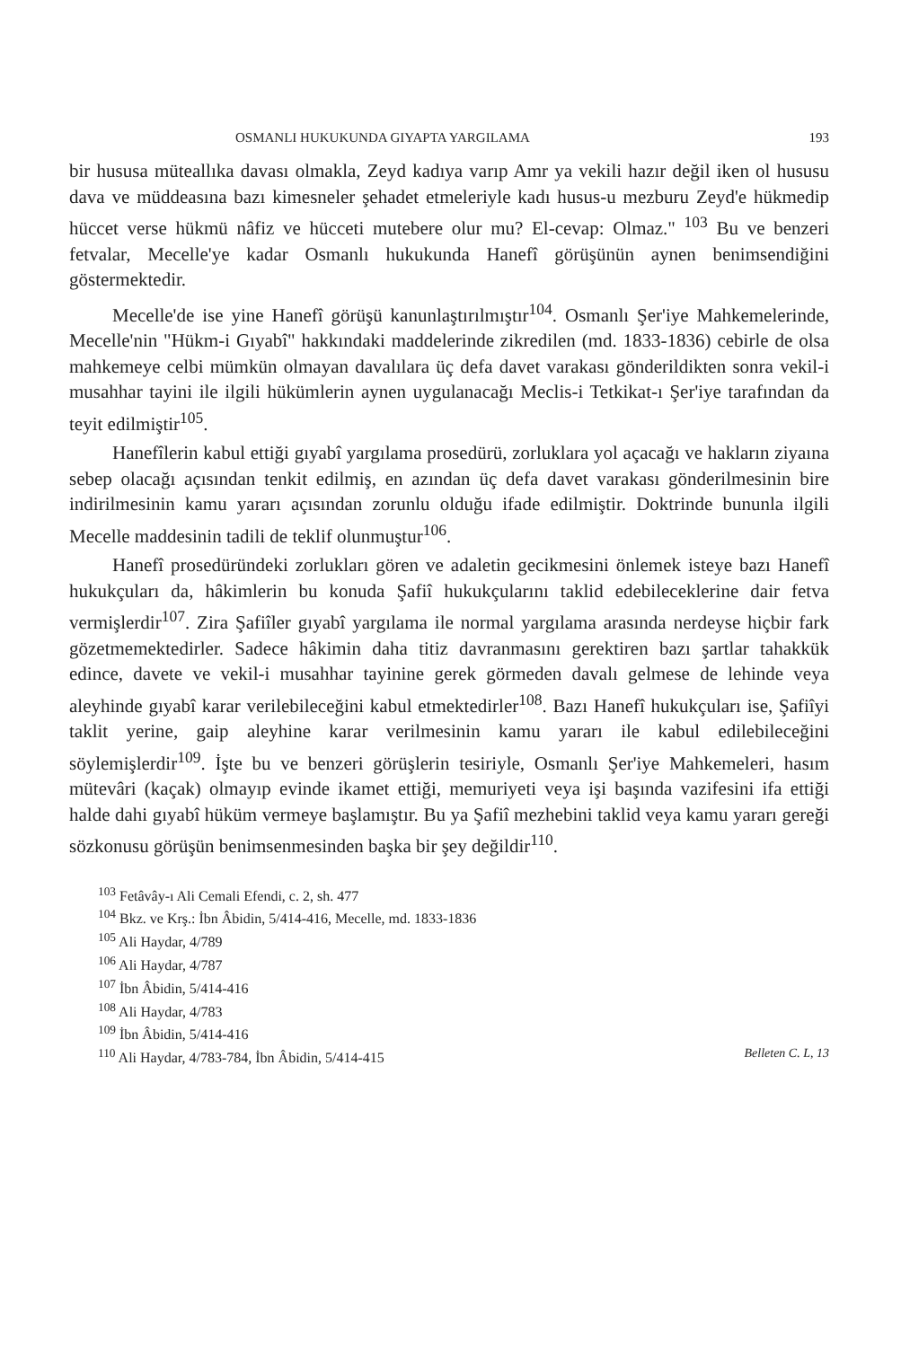OSMANLI HUKUKUNDA GIYAPTA YARGILAMA 193
bir hususa müteallıka davası olmakla, Zeyd kadıya varıp Amr ya vekili hazır değil iken ol hususu dava ve müddeasına bazı kimesneler şehadet etmeleriyle kadı husus-u mezburu Zeyd'e hükmedip hüccet verse hükmü nâfiz ve hücceti mutebere olur mu? El-cevap: Olmaz." <sup>103</sup> Bu ve benzeri fetvalar, Mecelle'ye kadar Osmanlı hukukunda Hanefî görüşünün aynen benimsendiğini göstermektedir.
Mecelle'de ise yine Hanefî görüşü kanunlaştırılmıştır<sup>104</sup>. Osmanlı Şer'iye Mahkemelerinde, Mecelle'nin "Hükm-i Gıyabî" hakkındaki maddelerinde zikredilen (md. 1833-1836) cebirle de olsa mahkemeye celbi mümkün olmayan davalılara üç defa davet varakası gönderildikten sonra vekil-i musahhar tayini ile ilgili hükümlerin aynen uygulanacağı Meclis-i Tetkikat-ı Şer'iye tarafından da teyit edilmiştir<sup>105</sup>.
Hanefîlerin kabul ettiği gıyabî yargılama prosedürü, zorluklara yol açacağı ve hakların ziyaına sebep olacağı açısından tenkit edilmiş, en azından üç defa davet varakası gönderilmesinin bire indirilmesinin kamu yararı açısından zorunlu olduğu ifade edilmiştir. Doktrinde bununla ilgili Mecelle maddesinin tadili de teklif olunmuştur<sup>106</sup>.
Hanefî prosedüründeki zorlukları gören ve adaletin gecikmesini önlemek isteye bazı Hanefî hukukçuları da, hâkimlerin bu konuda Şafiî hukukçularını taklid edebileceklerine dair fetva vermişlerdir<sup>107</sup>. Zira Şafiîler gıyabî yargılama ile normal yargılama arasında nerdeyse hiçbir fark gözetmemektedirler. Sadece hâkimin daha titiz davranmasını gerektiren bazı şartlar tahakkük edince, davete ve vekil-i musahhar tayinine gerek görmeden davalı gelmese de lehinde veya aleyhinde gıyabî karar verilebileceğini kabul etmektedirler<sup>108</sup>. Bazı Hanefî hukukçuları ise, Şafiîyi taklit yerine, gaip aleyhine karar verilmesinin kamu yararı ile kabul edilebileceğini söylemişlerdir<sup>109</sup>. İşte bu ve benzeri görüşlerin tesiriyle, Osmanlı Şer'iye Mahkemeleri, hasım mütevâri (kaçak) olmayıp evinde ikamet ettiği, memuriyeti veya işi başında vazifesini ifa ettiği halde dahi gıyabî hüküm vermeye başlamıştır. Bu ya Şafiî mezhebini taklid veya kamu yararı gereği sözkonusu görüşün benimsenmesinden başka bir şey değildir<sup>110</sup>.
<sup>103</sup> Fetâvây-ı Ali Cemali Efendi, c. 2, sh. 477
<sup>104</sup> Bkz. ve Krş.: İbn Âbidin, 5/414-416, Mecelle, md. 1833-1836
<sup>105</sup> Ali Haydar, 4/789
<sup>106</sup> Ali Haydar, 4/787
<sup>107</sup> İbn Âbidin, 5/414-416
<sup>108</sup> Ali Haydar, 4/783
<sup>109</sup> İbn Âbidin, 5/414-416
<sup>110</sup> Ali Haydar, 4/783-784, İbn Âbidin, 5/414-415 Belleten C. L, 13